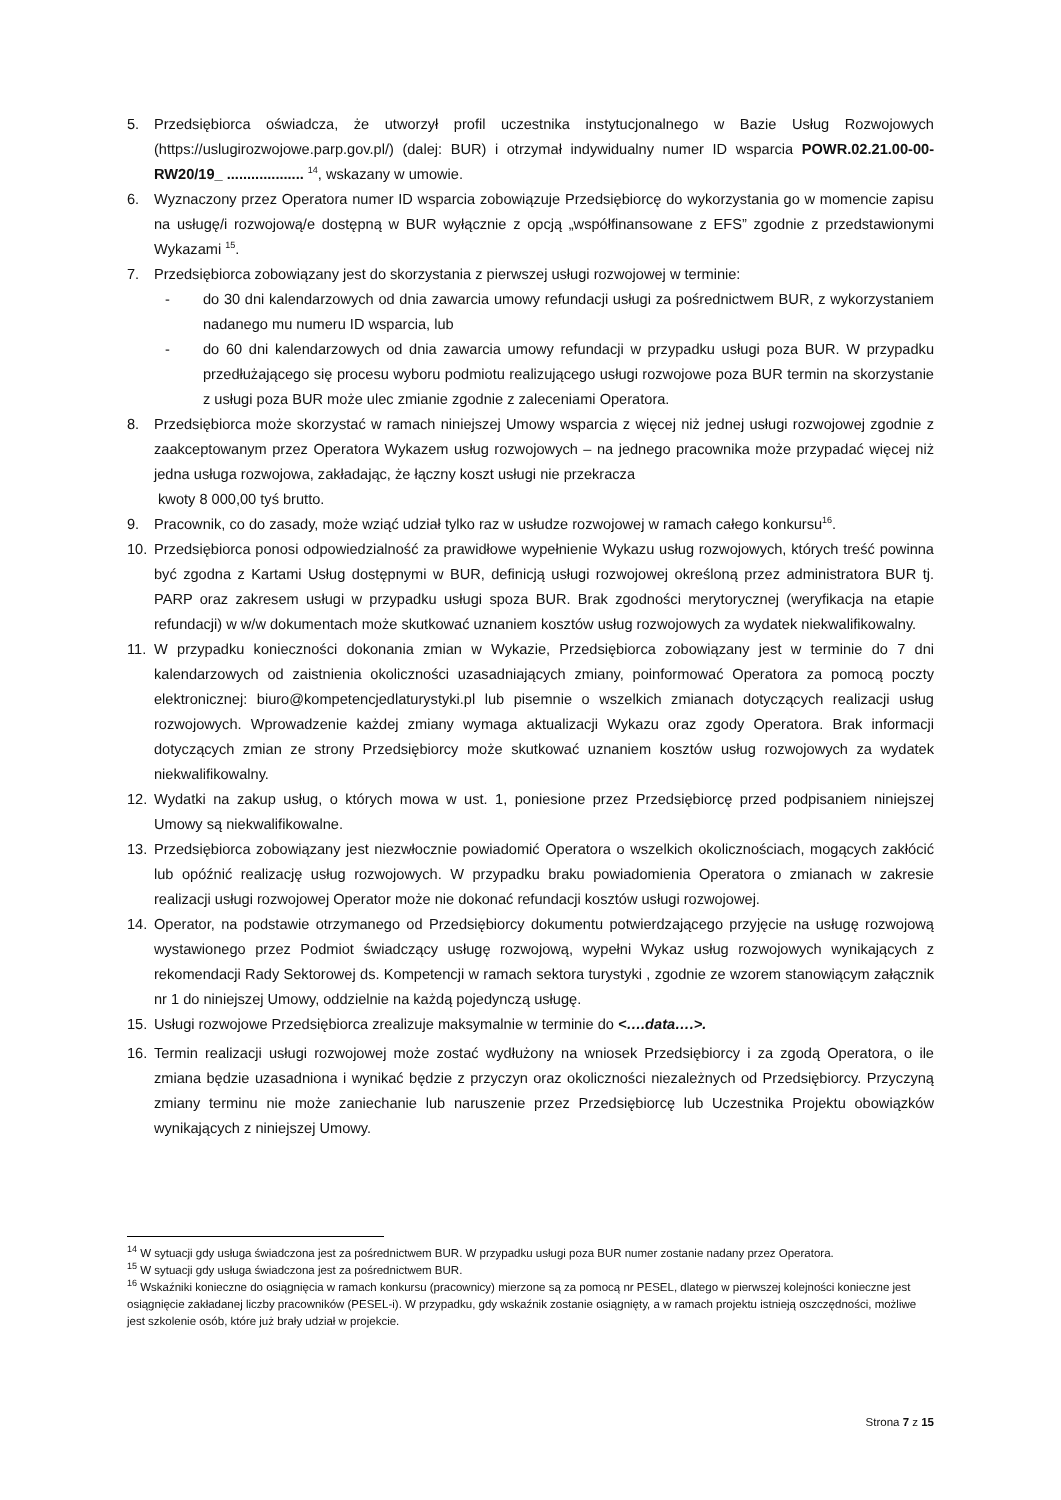5. Przedsiębiorca oświadcza, że utworzył profil uczestnika instytucjonalnego w Bazie Usług Rozwojowych (https://uslugirozwojowe.parp.gov.pl/) (dalej: BUR) i otrzymał indywidualny numer ID wsparcia POWR.02.21.00-00-RW20/19_ ................... <sup>14</sup>, wskazany w umowie.
6. Wyznaczony przez Operatora numer ID wsparcia zobowiązuje Przedsiębiorcę do wykorzystania go w momencie zapisu na usługę/i rozwojową/e dostępną w BUR wyłącznie z opcją „współfinansowane z EFS” zgodnie z przedstawionymi Wykazami <sup>15</sup>.
7. Przedsiębiorca zobowiązany jest do skorzystania z pierwszej usługi rozwojowej w terminie:
- do 30 dni kalendarzowych od dnia zawarcia umowy refundacji usługi za pośrednictwem BUR, z wykorzystaniem nadanego mu numeru ID wsparcia, lub
- do 60 dni kalendarzowych od dnia zawarcia umowy refundacji w przypadku usługi poza BUR. W przypadku przedłużającego się procesu wyboru podmiotu realizującego usługi rozwojowe poza BUR termin na skorzystanie z usługi poza BUR może ulec zmianie zgodnie z zaleceniami Operatora.
8. Przedsiębiorca może skorzystać w ramach niniejszej Umowy wsparcia z więcej niż jednej usługi rozwojowej zgodnie z zaakceptowanym przez Operatora Wykazem usług rozwojowych – na jednego pracownika może przypadać więcej niż jedna usługa rozwojowa, zakładając, że łączny koszt usługi nie przekracza
kwoty 8 000,00 tyś brutto.
9. Pracownik, co do zasady, może wziąć udział tylko raz w usłudze rozwojowej w ramach całego konkursu<sup>16</sup>.
10. Przedsiębiorca ponosi odpowiedzialność za prawidłowe wypełnienie Wykazu usług rozwojowych, których treść powinna być zgodna z Kartami Usług dostępnymi w BUR, definicją usługi rozwojowej określoną przez administratora BUR tj. PARP oraz zakresem usługi w przypadku usługi spoza BUR. Brak zgodności merytorycznej (weryfikacja na etapie refundacji) w w/w dokumentach może skutkować uznaniem kosztów usług rozwojowych za wydatek niekwalifikowalny.
11. W przypadku konieczności dokonania zmian w Wykazie, Przedsiębiorca zobowiązany jest w terminie do 7 dni kalendarzowych od zaistnienia okoliczności uzasadniających zmiany, poinformować Operatora za pomocą poczty elektronicznej: biuro@kompetencjedlaturystyki.pl lub pisemnie o wszelkich zmianach dotyczących realizacji usług rozwojowych. Wprowadzenie każdej zmiany wymaga aktualizacji Wykazu oraz zgody Operatora. Brak informacji dotyczących zmian ze strony Przedsiębiorcy może skutkować uznaniem kosztów usług rozwojowych za wydatek niekwalifikowalny.
12. Wydatki na zakup usług, o których mowa w ust. 1, poniesione przez Przedsiębiorcę przed podpisaniem niniejszej Umowy są niekwalifikowalne.
13. Przedsiębiorca zobowiązany jest niezwłocznie powiadomić Operatora o wszelkich okolicznościach, mogących zakłócić lub opóźnić realizację usług rozwojowych. W przypadku braku powiadomienia Operatora o zmianach w zakresie realizacji usługi rozwojowej Operator może nie dokonać refundacji kosztów usługi rozwojowej.
14. Operator, na podstawie otrzymanego od Przedsiębiorcy dokumentu potwierdzającego przyjęcie na usługę rozwojową wystawionego przez Podmiot świadczący usługę rozwojową, wypełni Wykaz usług rozwojowych wynikających z rekomendacji Rady Sektorowej ds. Kompetencji w ramach sektora turystyki , zgodnie ze wzorem stanowiącym załącznik nr 1 do niniejszej Umowy, oddzielnie na każdą pojedynczą usługę.
15. Usługi rozwojowe Przedsiębiorca zrealizuje maksymalnie w terminie do <….data….>.
16. Termin realizacji usługi rozwojowej może zostać wydłużony na wniosek Przedsiębiorcy i za zgodą Operatora, o ile zmiana będzie uzasadniona i wynikać będzie z przyczyn oraz okoliczności niezależnych od Przedsiębiorcy. Przyczyną zmiany terminu nie może zaniechanie lub naruszenie przez Przedsiębiorcę lub Uczestnika Projektu obowiązków wynikających z niniejszej Umowy.
<sup>14</sup> W sytuacji gdy usługa świadczona jest za pośrednictwem BUR. W przypadku usługi poza BUR numer zostanie nadany przez Operatora.
<sup>15</sup> W sytuacji gdy usługa świadczona jest za pośrednictwem BUR.
<sup>16</sup> Wskaźniki konieczne do osiągnięcia w ramach konkursu (pracownicy) mierzone są za pomocą nr PESEL, dlatego w pierwszej kolejności konieczne jest osiągnięcie zakładanej liczby pracowników (PESEL-i). W przypadku, gdy wskaźnik zostanie osiągnięty, a w ramach projektu istnieją oszczędności, możliwe jest szkolenie osób, które już brały udział w projekcie.
Strona 7 z 15